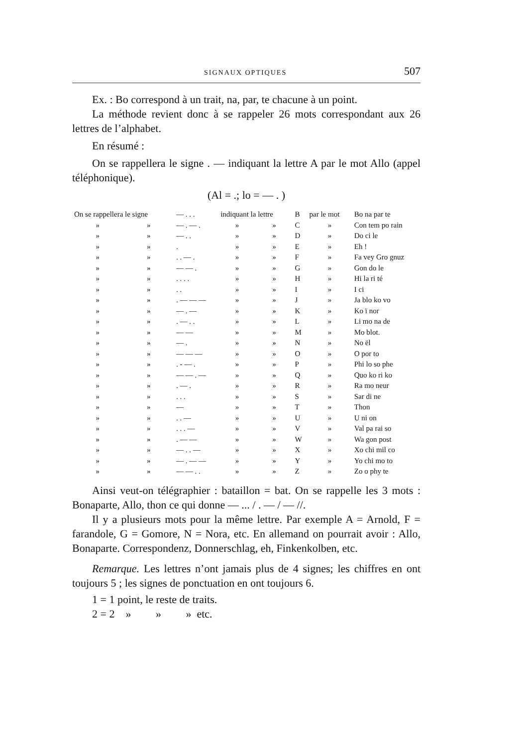SIGNAUX OPTIQUES 507
Ex. : Bo correspond à un trait, na, par, te chacune à un point.
La méthode revient donc à se rappeler 26 mots correspondant aux 26 lettres de l’alphabet.
En résumé :
On se rappellera le signe . — indiquant la lettre A par le mot Allo (appel téléphonique).
(Al = .; lo = — . )
| On se rappellera le signe | | — . . . | indiquant la lettre | | B | par le mot | Bo na par te |
| » | » | — . — . | » | » | C | » | Con tem po rain |
| » | » | — . . | » | » | D | » | Do ci le |
| » | » | . | » | » | E | » | Eh ! |
| » | » | . . — . | » | » | F | » | Fa vey Gro gnuz |
| » | » | — — . | » | » | G | » | Gon do le |
| » | » | . . . . | » | » | H | » | Hi la ri té |
| » | » | . . | » | » | I | » | I ci |
| » | » | . — — — | » | » | J | » | Ja blo ko vo |
| » | » | — . — | » | » | K | » | Ko ï nor |
| » | » | . — . . | » | » | L | » | Li mo na de |
| » | » | — — | » | » | M | » | Mo blot. |
| » | » | — . | » | » | N | » | No ël |
| » | » | — — — | » | » | O | » | O por to |
| » | » | . - — . | » | » | P | » | Phi lo so phe |
| » | » | — — . — | » | » | Q | » | Quo ko ri ko |
| » | » | . — . | » | » | R | » | Ra mo neur |
| » | » | . . . | » | » | S | » | Sar di ne |
| » | » | — | » | » | T | » | Thon |
| » | » | . . — | » | » | U | » | U ni on |
| » | » | . . . — | » | » | V | » | Val pa rai so |
| » | » | . — — | » | » | W | » | Wa gon post |
| » | » | — . . — | » | » | X | » | Xo chi mil co |
| » | » | — . — — | » | » | Y | » | Yo chi mo to |
| » | » | — — . . | » | » | Z | » | Zo o phy te |
Ainsi veut-on télégraphier : bataillon = bat. On se rappelle les 3 mots : Bonaparte, Allo, thon ce qui donne — ... / . — / — //.
Il y a plusieurs mots pour la même lettre. Par exemple A = Arnold, F = farandole, G = Gomore, N = Nora, etc. En allemand on pourrait avoir : Allo, Bonaparte. Correspondenz, Donnerschlag, eh, Finkenkolben, etc.
Remarque. Les lettres n’ont jamais plus de 4 signes; les chiffres en ont toujours 5 ; les signes de ponctuation en ont toujours 6.
1 = 1 point, le reste de traits.
2 = 2 » » » etc.